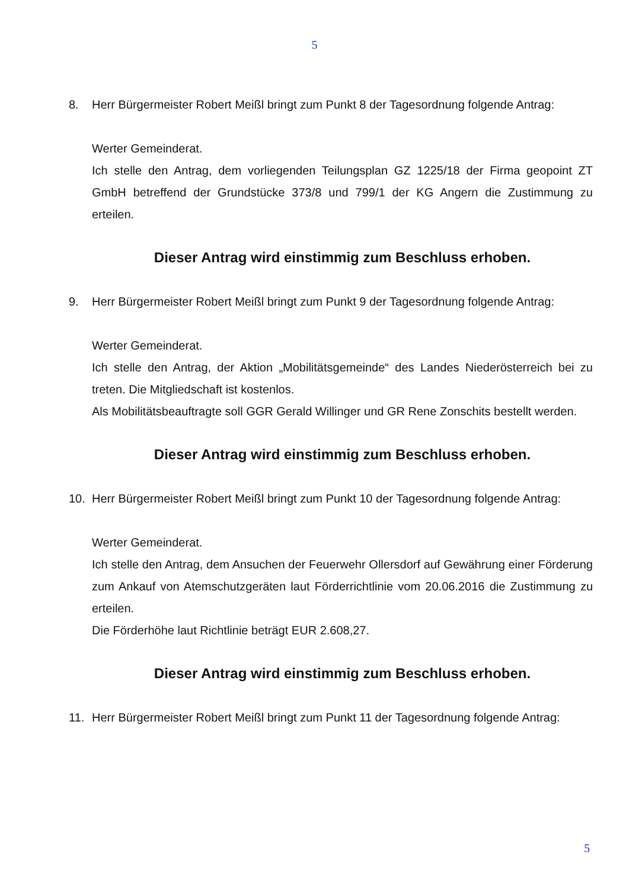5
8. Herr Bürgermeister Robert Meißl bringt zum Punkt 8 der Tagesordnung folgende Antrag:
Werter Gemeinderat.
Ich stelle den Antrag, dem vorliegenden Teilungsplan GZ 1225/18 der Firma geopoint ZT GmbH betreffend der Grundstücke 373/8 und 799/1 der KG Angern die Zustimmung zu erteilen.
Dieser Antrag wird einstimmig zum Beschluss erhoben.
9. Herr Bürgermeister Robert Meißl bringt zum Punkt 9 der Tagesordnung folgende Antrag:
Werter Gemeinderat.
Ich stelle den Antrag, der Aktion „Mobilitätsgemeinde“ des Landes Niederösterreich bei zu treten. Die Mitgliedschaft ist kostenlos.
Als Mobilitätsbeauftragte soll GGR Gerald Willinger und GR Rene Zonschits bestellt werden.
Dieser Antrag wird einstimmig zum Beschluss erhoben.
10. Herr Bürgermeister Robert Meißl bringt zum Punkt 10 der Tagesordnung folgende Antrag:
Werter Gemeinderat.
Ich stelle den Antrag, dem Ansuchen der Feuerwehr Ollersdorf auf Gewährung einer Förderung zum Ankauf von Atemschutzgeräten laut Förderrichtlinie vom 20.06.2016 die Zustimmung zu erteilen.
Die Förderhöhe laut Richtlinie beträgt EUR 2.608,27.
Dieser Antrag wird einstimmig zum Beschluss erhoben.
11. Herr Bürgermeister Robert Meißl bringt zum Punkt 11 der Tagesordnung folgende Antrag:
5